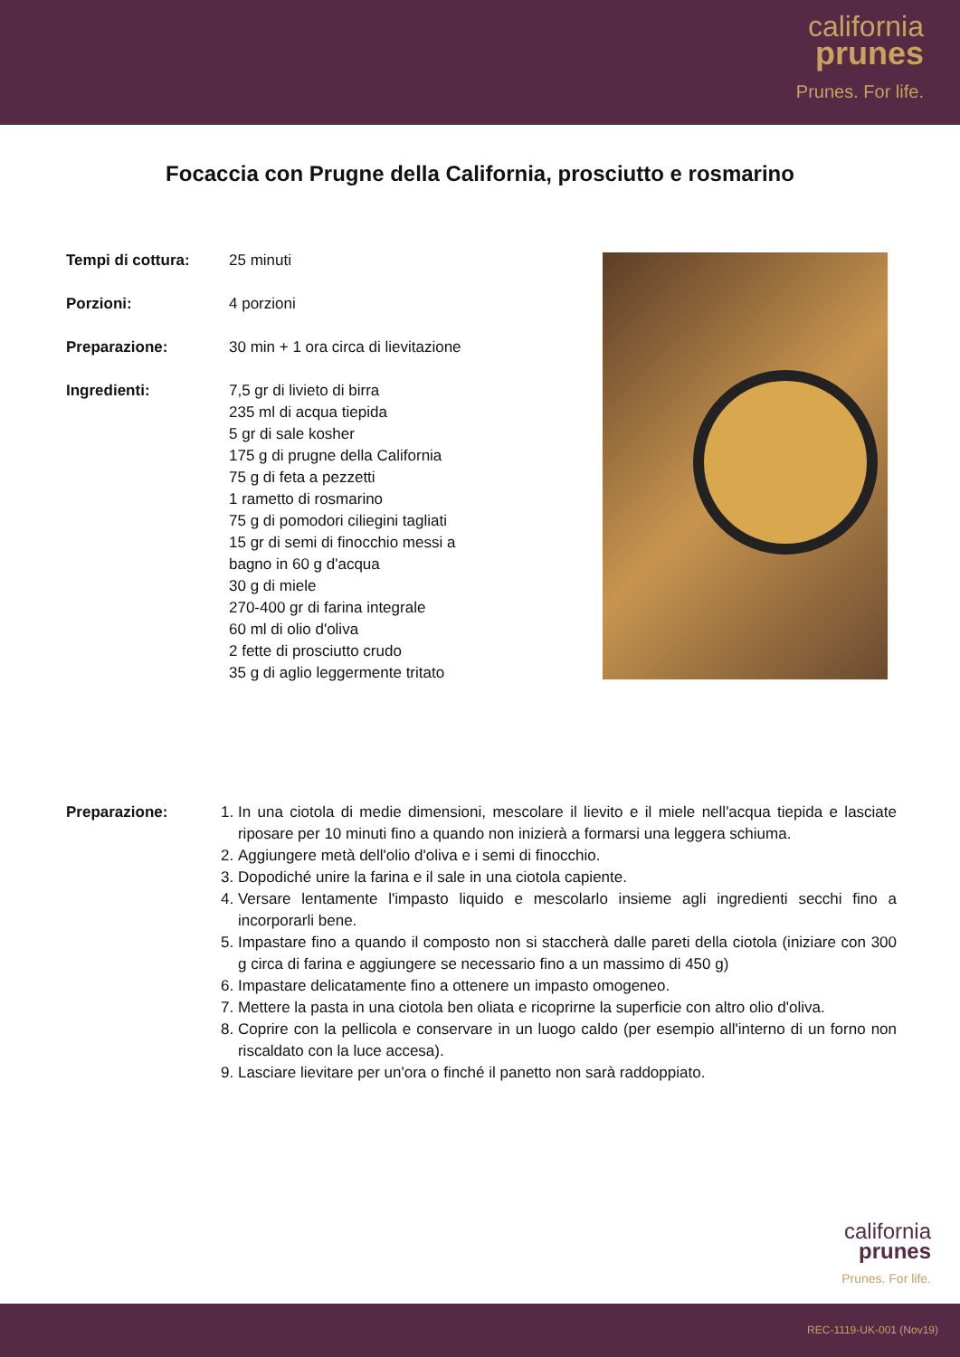california
prunes
Prunes. For life.
Focaccia con Prugne della California, prosciutto e rosmarino
Tempi di cottura: 25 minuti
Porzioni: 4 porzioni
Preparazione: 30 min + 1 ora circa di lievitazione
Ingredienti: 7,5 gr di livieto di birra
235 ml di acqua tiepida
5 gr di sale kosher
175 g di prugne della California
75 g di feta a pezzetti
1 rametto di rosmarino
75 g di pomodori ciliegini tagliati
15 gr di semi di finocchio messi a
bagno in 60 g d'acqua
30 g di miele
270-400 gr di farina integrale
60 ml di olio d'oliva
2 fette di prosciutto crudo
35 g di aglio leggermente tritato
Preparazione: 1. In una ciotola di medie dimensioni, mescolare il lievito e il miele nell'acqua tiepida e lasciate riposare per 10 minuti fino a quando non inizierà a formarsi una leggera schiuma.
2. Aggiungere metà dell'olio d'oliva e i semi di finocchio.
3. Dopodiché unire la farina e il sale in una ciotola capiente.
4. Versare lentamente l'impasto liquido e mescolarlo insieme agli ingredienti secchi fino a incorporarli bene.
5. Impastare fino a quando il composto non si staccherà dalle pareti della ciotola (iniziare con 300 g circa di farina e aggiungere se necessario fino a un massimo di 450 g)
6. Impastare delicatamente fino a ottenere un impasto omogeneo.
7. Mettere la pasta in una ciotola ben oliata e ricoprirne la superficie con altro olio d'oliva.
8. Coprire con la pellicola e conservare in un luogo caldo (per esempio all'interno di un forno non riscaldato con la luce accesa).
9. Lasciare lievitare per un'ora o finché il panetto non sarà raddoppiato.
california
prunes
Prunes. For life.
REC-1119-UK-001 (Nov19)